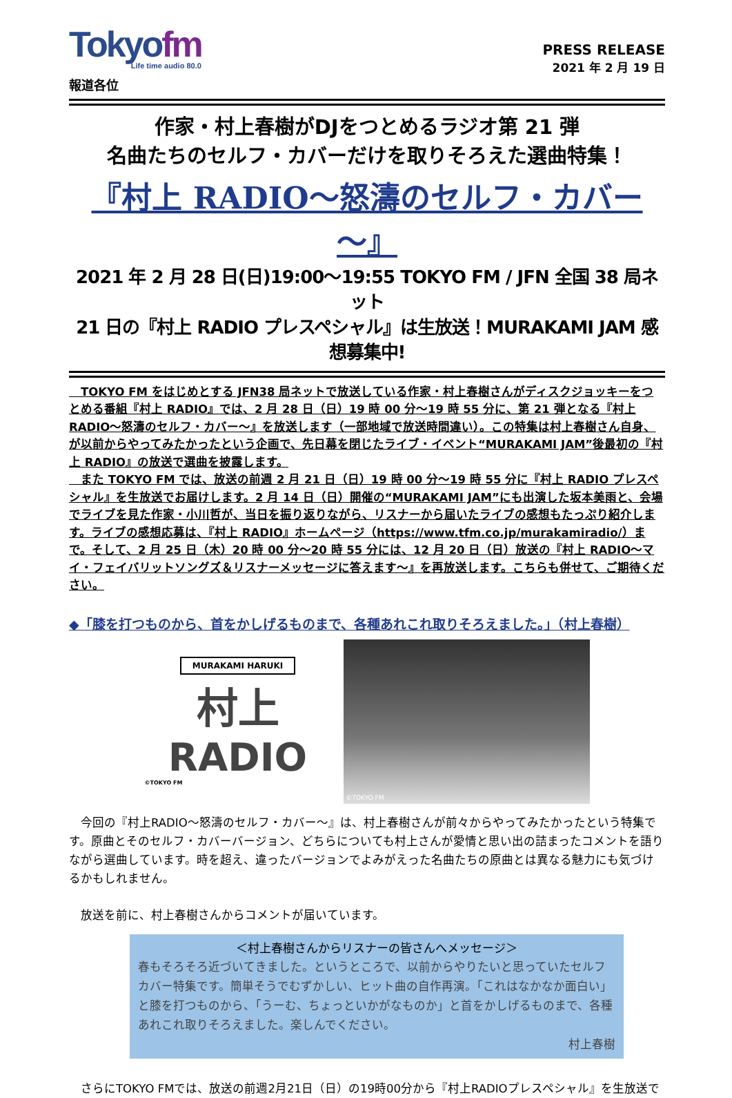Tokyofm
Life time audio 80.0
報道各位
PRESS RELEASE
2021 年 2 月 19 日
作家・村上春樹がDJをつとめるラジオ第 21 弾
名曲たちのセルフ・カバーだけを取りそろえた選曲特集！
『村上 RADIO～怒濤のセルフ・カバー～』
2021 年 2 月 28 日(日)19:00～19:55 TOKYO FM / JFN 全国 38 局ネット
21 日の『村上 RADIO プレスペシャル』は生放送！MURAKAMI JAM 感想募集中!
　TOKYO FM をはじめとする JFN38 局ネットで放送している作家・村上春樹さんがディスクジョッキーをつとめる番組『村上 RADIO』では、2 月 28 日（日）19 時 00 分～19 時 55 分に、第 21 弾となる『村上 RADIO～怒濤のセルフ・カバー～』を放送します（一部地域で放送時間違い）。この特集は村上春樹さん自身、が以前からやってみたかったという企画で、先日幕を閉じたライブ・イベント“MURAKAMI JAM”後最初の『村上 RADIO』の放送で選曲を披露します。
　また TOKYO FM では、放送の前週 2 月 21 日（日）19 時 00 分～19 時 55 分に『村上 RADIO プレスペシャル』を生放送でお届けします。2 月 14 日（日）開催の“MURAKAMI JAM”にも出演した坂本美雨と、会場でライブを見た作家・小川哲が、当日を振り返りながら、リスナーから届いたライブの感想もたっぷり紹介します。ライブの感想応募は、『村上 RADIO』ホームページ（https://www.tfm.co.jp/murakamiradio/）まで。そして、2 月 25 日（木）20 時 00 分～20 時 55 分には、12 月 20 日（日）放送の『村上 RADIO～マイ・フェイバリットソングズ＆リスナーメッセージに答えます～』を再放送します。こちらも併せて、ご期待ください。
◆「膝を打つものから、首をかしげるものまで、各種あれこれ取りそろえました。」（村上春樹）
MURAKAMI HARUKI
村上
RADIO
©TOKYO FM
©TOKYO FM
　今回の『村上RADIO～怒濤のセルフ・カバー～』は、村上春樹さんが前々からやってみたかったという特集です。原曲とそのセルフ・カバーバージョン、どちらについても村上さんが愛情と思い出の詰まったコメントを語りながら選曲しています。時を超え、違ったバージョンでよみがえった名曲たちの原曲とは異なる魅力にも気づけるかもしれません。
　放送を前に、村上春樹さんからコメントが届いています。
＜村上春樹さんからリスナーの皆さんへメッセージ＞
春もそろそろ近づいてきました。というところで、以前からやりたいと思っていたセルフカバー特集です。簡単そうでむずかしい、ヒット曲の自作再演。「これはなかなか面白い」と膝を打つものから、「うーむ、ちょっといかがなものか」と首をかしげるものまで、各種あれこれ取りそろえました。楽しんでください。
村上春樹
　さらにTOKYO FMでは、放送の前週2月21日（日）の19時00分から『村上RADIOプレスペシャル』を生放送で